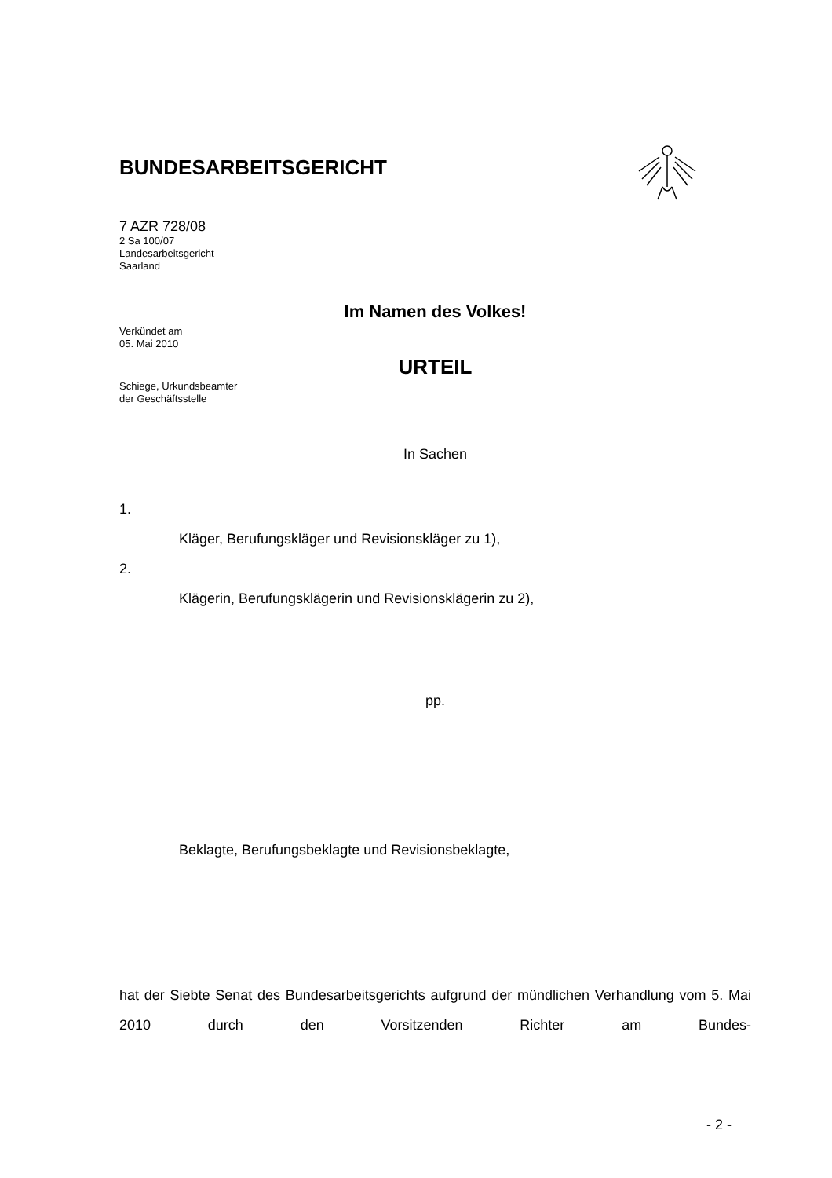BUNDESARBEITSGERICHT
7 AZR 728/08
2 Sa 100/07
Landesarbeitsgericht
Saarland
Im Namen des Volkes!
Verkündet am
05. Mai 2010
URTEIL
Schiege, Urkundsbeamter
der Geschäftsstelle
In Sachen
1.
Kläger, Berufungskläger und Revisionskläger zu 1),
2.
Klägerin, Berufungsklägerin und Revisionsklägerin zu 2),
pp.
Beklagte, Berufungsbeklagte und Revisionsbeklagte,
hat der Siebte Senat des Bundesarbeitsgerichts aufgrund der mündlichen Verhandlung vom 5. Mai 2010 durch den Vorsitzenden Richter am Bundes-
- 2 -